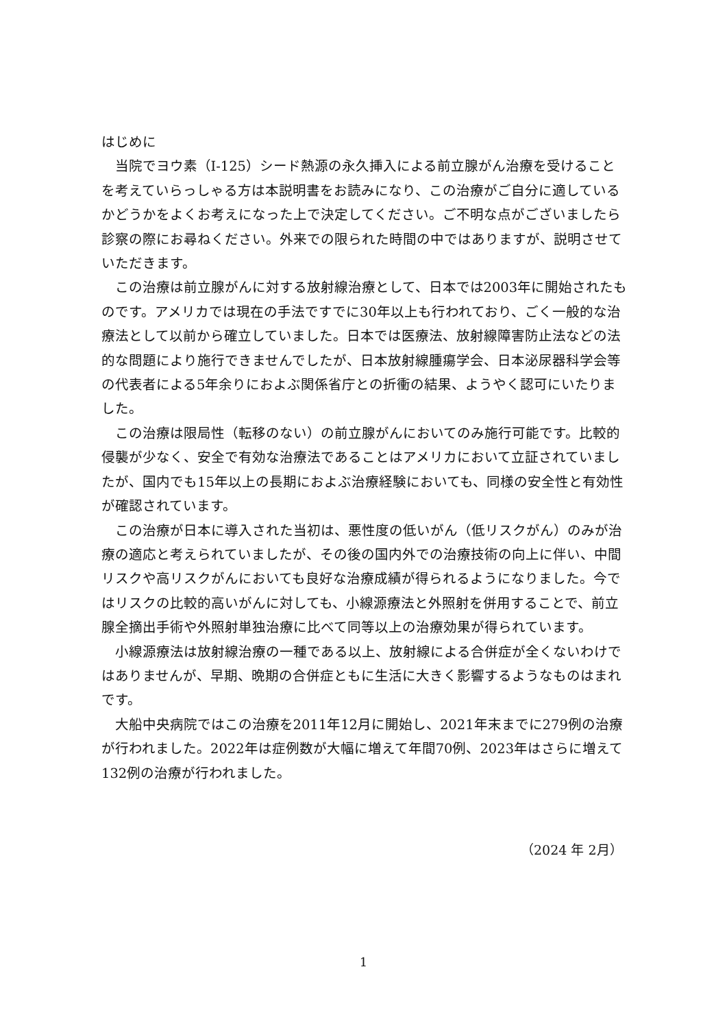はじめに
当院でヨウ素（I-125）シード熱源の永久挿入による前立腺がん治療を受けることを考えていらっしゃる方は本説明書をお読みになり、この治療がご自分に適しているかどうかをよくお考えになった上で決定してください。ご不明な点がございましたら診察の際にお尋ねください。外来での限られた時間の中ではありますが、説明させていただきます。
この治療は前立腺がんに対する放射線治療として、日本では2003年に開始されたものです。アメリカでは現在の手法ですでに30年以上も行われており、ごく一般的な治療法として以前から確立していました。日本では医療法、放射線障害防止法などの法的な問題により施行できませんでしたが、日本放射線腫瘍学会、日本泌尿器科学会等の代表者による5年余りにおよぶ関係省庁との折衝の結果、ようやく認可にいたりました。
この治療は限局性（転移のない）の前立腺がんにおいてのみ施行可能です。比較的侵襲が少なく、安全で有効な治療法であることはアメリカにおいて立証されていましたが、国内でも15年以上の長期におよぶ治療経験においても、同様の安全性と有効性が確認されています。
この治療が日本に導入された当初は、悪性度の低いがん（低リスクがん）のみが治療の適応と考えられていましたが、その後の国内外での治療技術の向上に伴い、中間リスクや高リスクがんにおいても良好な治療成績が得られるようになりました。今ではリスクの比較的高いがんに対しても、小線源療法と外照射を併用することで、前立腺全摘出手術や外照射単独治療に比べて同等以上の治療効果が得られています。
小線源療法は放射線治療の一種である以上、放射線による合併症が全くないわけではありませんが、早期、晩期の合併症ともに生活に大きく影響するようなものはまれです。
大船中央病院ではこの治療を2011年12月に開始し、2021年末までに279例の治療が行われました。2022年は症例数が大幅に増えて年間70例、2023年はさらに増えて132例の治療が行われました。
（2024 年 2月）
1